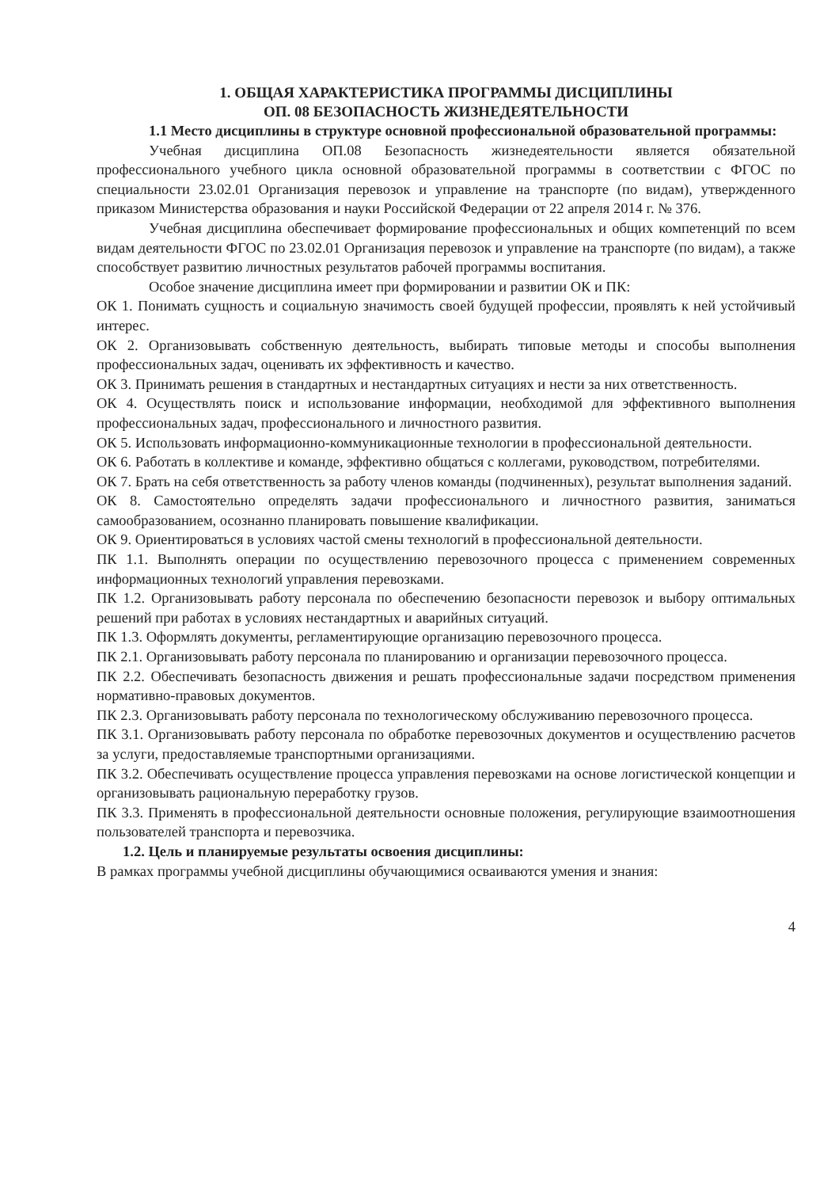1. ОБЩАЯ ХАРАКТЕРИСТИКА ПРОГРАММЫ ДИСЦИПЛИНЫ
ОП. 08 БЕЗОПАСНОСТЬ ЖИЗНЕДЕЯТЕЛЬНОСТИ
1.1 Место дисциплины в структуре основной профессиональной образовательной программы:
Учебная дисциплина ОП.08 Безопасность жизнедеятельности является обязательной профессионального учебного цикла основной образовательной программы в соответствии с ФГОС по специальности 23.02.01 Организация перевозок и управление на транспорте (по видам), утвержденного приказом Министерства образования и науки Российской Федерации от 22 апреля 2014 г. № 376.
Учебная дисциплина обеспечивает формирование профессиональных и общих компетенций по всем видам деятельности ФГОС по 23.02.01 Организация перевозок и управление на транспорте (по видам), а также способствует развитию личностных результатов рабочей программы воспитания.
Особое значение дисциплина имеет при формировании и развитии ОК и ПК:
ОК 1. Понимать сущность и социальную значимость своей будущей профессии, проявлять к ней устойчивый интерес.
ОК 2. Организовывать собственную деятельность, выбирать типовые методы и способы выполнения профессиональных задач, оценивать их эффективность и качество.
ОК 3. Принимать решения в стандартных и нестандартных ситуациях и нести за них ответственность.
ОК 4. Осуществлять поиск и использование информации, необходимой для эффективного выполнения профессиональных задач, профессионального и личностного развития.
ОК 5. Использовать информационно-коммуникационные технологии в профессиональной деятельности.
ОК 6. Работать в коллективе и команде, эффективно общаться с коллегами, руководством, потребителями.
ОК 7. Брать на себя ответственность за работу членов команды (подчиненных), результат выполнения заданий.
ОК 8. Самостоятельно определять задачи профессионального и личностного развития, заниматься самообразованием, осознанно планировать повышение квалификации.
ОК 9. Ориентироваться в условиях частой смены технологий в профессиональной деятельности.
ПК 1.1. Выполнять операции по осуществлению перевозочного процесса с применением современных информационных технологий управления перевозками.
ПК 1.2. Организовывать работу персонала по обеспечению безопасности перевозок и выбору оптимальных решений при работах в условиях нестандартных и аварийных ситуаций.
ПК 1.3. Оформлять документы, регламентирующие организацию перевозочного процесса.
ПК 2.1. Организовывать работу персонала по планированию и организации перевозочного процесса.
ПК 2.2. Обеспечивать безопасность движения и решать профессиональные задачи посредством применения нормативно-правовых документов.
ПК 2.3. Организовывать работу персонала по технологическому обслуживанию перевозочного процесса.
ПК 3.1. Организовывать работу персонала по обработке перевозочных документов и осуществлению расчетов за услуги, предоставляемые транспортными организациями.
ПК 3.2. Обеспечивать осуществление процесса управления перевозками на основе логистической концепции и организовывать рациональную переработку грузов.
ПК 3.3. Применять в профессиональной деятельности основные положения, регулирующие взаимоотношения пользователей транспорта и перевозчика.
1.2. Цель и планируемые результаты освоения дисциплины:
В рамках программы учебной дисциплины обучающимися осваиваются умения и знания:
4